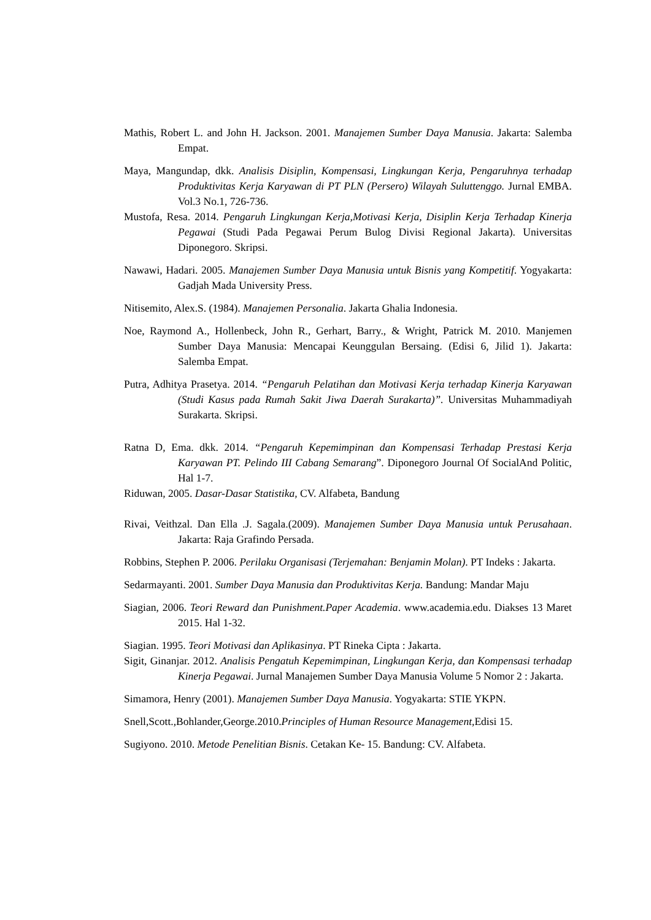Mathis, Robert L. and John H. Jackson. 2001. Manajemen Sumber Daya Manusia. Jakarta: Salemba Empat.
Maya, Mangundap, dkk. Analisis Disiplin, Kompensasi, Lingkungan Kerja, Pengaruhnya terhadap Produktivitas Kerja Karyawan di PT PLN (Persero) Wilayah Suluttenggo. Jurnal EMBA. Vol.3 No.1, 726-736.
Mustofa, Resa. 2014. Pengaruh Lingkungan Kerja,Motivasi Kerja, Disiplin Kerja Terhadap Kinerja Pegawai (Studi Pada Pegawai Perum Bulog Divisi Regional Jakarta). Universitas Diponegoro. Skripsi.
Nawawi, Hadari. 2005. Manajemen Sumber Daya Manusia untuk Bisnis yang Kompetitif. Yogyakarta: Gadjah Mada University Press.
Nitisemito, Alex.S. (1984). Manajemen Personalia. Jakarta Ghalia Indonesia.
Noe, Raymond A., Hollenbeck, John R., Gerhart, Barry., & Wright, Patrick M. 2010. Manjemen Sumber Daya Manusia: Mencapai Keunggulan Bersaing. (Edisi 6, Jilid 1). Jakarta: Salemba Empat.
Putra, Adhitya Prasetya. 2014. “Pengaruh Pelatihan dan Motivasi Kerja terhadap Kinerja Karyawan (Studi Kasus pada Rumah Sakit Jiwa Daerah Surakarta)”. Universitas Muhammadiyah Surakarta. Skripsi.
Ratna D, Ema. dkk. 2014. “Pengaruh Kepemimpinan dan Kompensasi Terhadap Prestasi Kerja Karyawan PT. Pelindo III Cabang Semarang”. Diponegoro Journal Of SocialAnd Politic, Hal 1-7.
Riduwan, 2005. Dasar-Dasar Statistika, CV. Alfabeta, Bandung
Rivai, Veithzal. Dan Ella .J. Sagala.(2009). Manajemen Sumber Daya Manusia untuk Perusahaan. Jakarta: Raja Grafindo Persada.
Robbins, Stephen P. 2006. Perilaku Organisasi (Terjemahan: Benjamin Molan). PT Indeks : Jakarta.
Sedarmayanti. 2001. Sumber Daya Manusia dan Produktivitas Kerja. Bandung: Mandar Maju
Siagian, 2006. Teori Reward dan Punishment.Paper Academia. www.academia.edu. Diakses 13 Maret 2015. Hal 1-32.
Siagian. 1995. Teori Motivasi dan Aplikasinya. PT Rineka Cipta : Jakarta.
Sigit, Ginanjar. 2012. Analisis Pengatuh Kepemimpinan, Lingkungan Kerja, dan Kompensasi terhadap Kinerja Pegawai. Jurnal Manajemen Sumber Daya Manusia Volume 5 Nomor 2 : Jakarta.
Simamora, Henry (2001). Manajemen Sumber Daya Manusia. Yogyakarta: STIE YKPN.
Snell,Scott.,Bohlander,George.2010.Principles of Human Resource Management,Edisi 15.
Sugiyono. 2010. Metode Penelitian Bisnis. Cetakan Ke- 15. Bandung: CV. Alfabeta.